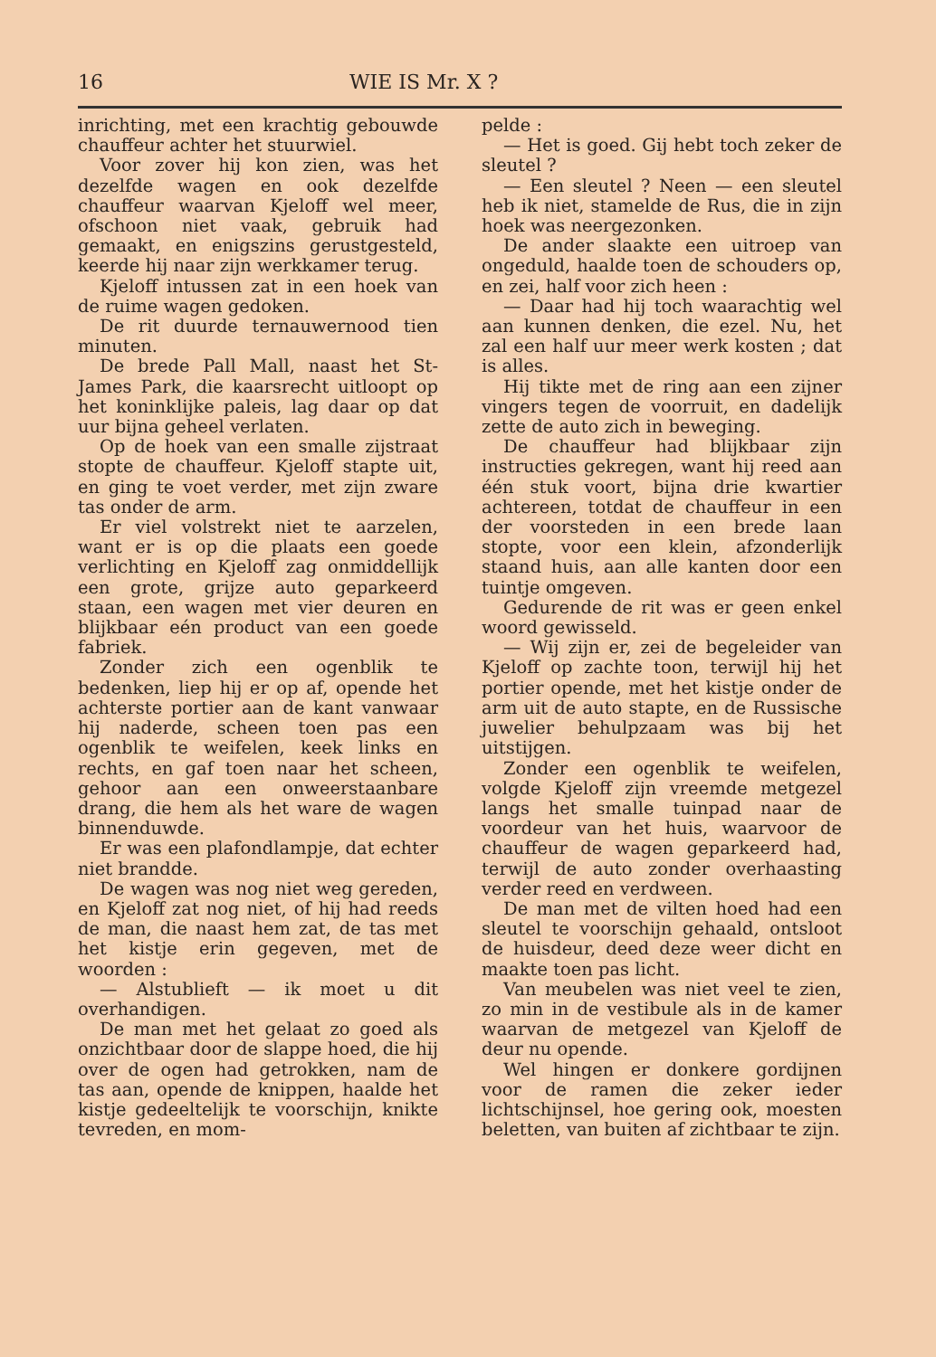16 WIE IS Mr. X ?
inrichting, met een krachtig gebouwde chauffeur achter het stuurwiel.
Voor zover hij kon zien, was het dezelfde wagen en ook dezelfde chauffeur waarvan Kjeloff wel meer, ofschoon niet vaak, gebruik had gemaakt, en enigszins gerustgesteld, keerde hij naar zijn werkkamer terug.
Kjeloff intussen zat in een hoek van de ruime wagen gedoken.
De rit duurde ternauwernood tien minuten.
De brede Pall Mall, naast het St-James Park, die kaarsrecht uitloopt op het koninklijke paleis, lag daar op dat uur bijna geheel verlaten.
Op de hoek van een smalle zijstraat stopte de chauffeur. Kjeloff stapte uit, en ging te voet verder, met zijn zware tas onder de arm.
Er viel volstrekt niet te aarzelen, want er is op die plaats een goede verlichting en Kjeloff zag onmiddellijk een grote, grijze auto geparkeerd staan, een wagen met vier deuren en blijkbaar eén product van een goede fabriek.
Zonder zich een ogenblik te bedenken, liep hij er op af, opende het achterste portier aan de kant vanwaar hij naderde, scheen toen pas een ogenblik te weifelen, keek links en rechts, en gaf toen naar het scheen, gehoor aan een onweerstaanbare drang, die hem als het ware de wagen binnenduwde.
Er was een plafondlampje, dat echter niet brandde.
De wagen was nog niet weg gereden, en Kjeloff zat nog niet, of hij had reeds de man, die naast hem zat, de tas met het kistje erin gegeven, met de woorden :
— Alstublieft — ik moet u dit overhandigen.
De man met het gelaat zo goed als onzichtbaar door de slappe hoed, die hij over de ogen had getrokken, nam de tas aan, opende de knippen, haalde het kistje gedeeltelijk te voorschijn, knikte tevreden, en mom-
pelde :
— Het is goed. Gij hebt toch zeker de sleutel ?
— Een sleutel ? Neen — een sleutel heb ik niet, stamelde de Rus, die in zijn hoek was neergezonken.
De ander slaakte een uitroep van ongeduld, haalde toen de schouders op, en zei, half voor zich heen :
— Daar had hij toch waarachtig wel aan kunnen denken, die ezel. Nu, het zal een half uur meer werk kosten ; dat is alles.
Hij tikte met de ring aan een zijner vingers tegen de voorruit, en dadelijk zette de auto zich in beweging.
De chauffeur had blijkbaar zijn instructies gekregen, want hij reed aan één stuk voort, bijna drie kwartier achtereen, totdat de chauffeur in een der voorsteden in een brede laan stopte, voor een klein, afzonderlijk staand huis, aan alle kanten door een tuintje omgeven.
Gedurende de rit was er geen enkel woord gewisseld.
— Wij zijn er, zei de begeleider van Kjeloff op zachte toon, terwijl hij het portier opende, met het kistje onder de arm uit de auto stapte, en de Russische juwelier behulpzaam was bij het uitstijgen.
Zonder een ogenblik te weifelen, volgde Kjeloff zijn vreemde metgezel langs het smalle tuinpad naar de voordeur van het huis, waarvoor de chauffeur de wagen geparkeerd had, terwijl de auto zonder overhaasting verder reed en verdween.
De man met de vilten hoed had een sleutel te voorschijn gehaald, ontsloot de huisdeur, deed deze weer dicht en maakte toen pas licht.
Van meubelen was niet veel te zien, zo min in de vestibule als in de kamer waarvan de metgezel van Kjeloff de deur nu opende.
Wel hingen er donkere gordijnen voor de ramen die zeker ieder lichtschijnsel, hoe gering ook, moesten beletten, van buiten af zichtbaar te zijn.